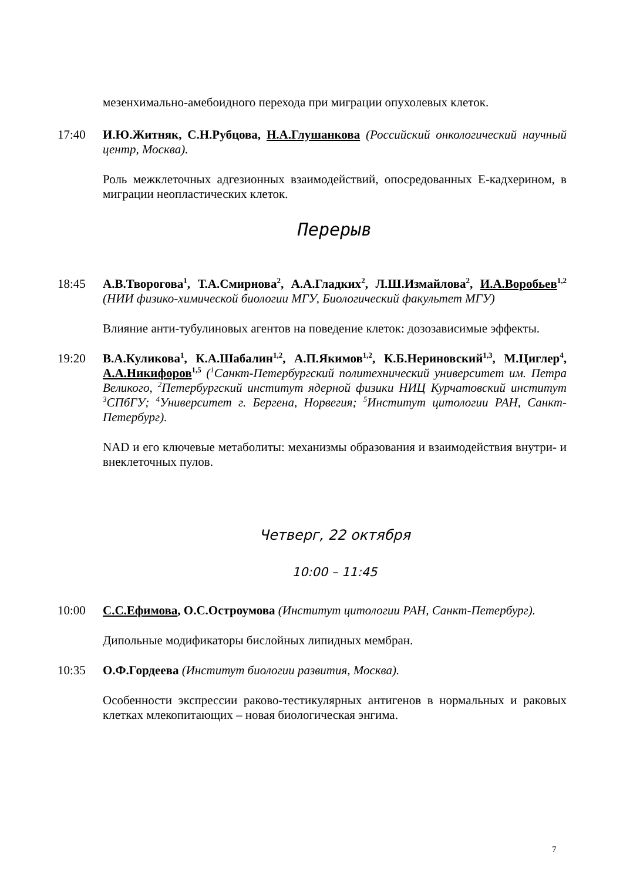мезенхимально-амебоидного перехода при миграции опухолевых клеток.
17:40 И.Ю.Житняк, С.Н.Рубцова, Н.А.Глушанкова (Российский онкологический научный центр, Москва).
Роль межклеточных адгезионных взаимодействий, опосредованных Е-кадхерином, в миграции неопластических клеток.
Перерыв
18:45 А.В.Творогова<sup>1</sup>, Т.А.Смирнова<sup>2</sup>, А.А.Гладких<sup>2</sup>, Л.Ш.Измайлова<sup>2</sup>, И.А.Воробьев<sup>1,2</sup> (НИИ физико-химической биологии МГУ, Биологический факультет МГУ)
Влияние анти-тубулиновых агентов на поведение клеток: дозозависимые эффекты.
19:20 В.А.Куликова<sup>1</sup>, К.А.Шабалин<sup>1,2</sup>, А.П.Якимов<sup>1,2</sup>, К.Б.Нериновский<sup>1,3</sup>, М.Циглер<sup>4</sup>, А.А.Никифоров<sup>1,5</sup> (<sup>1</sup>Санкт-Петербургский политехнический университет им. Петра Великого, <sup>2</sup>Петербургский институт ядерной физики НИЦ Курчатовский институт <sup>3</sup>СПбГУ; <sup>4</sup>Университет г. Бергена, Норвегия; <sup>5</sup>Институт цитологии РАН, Санкт-Петербург).
NAD и его ключевые метаболиты: механизмы образования и взаимодействия внутри- и внеклеточных пулов.
Четверг, 22 октября
10:00 – 11:45
10:00 С.С.Ефимова, О.С.Остроумова (Институт цитологии РАН, Санкт-Петербург).
Дипольные модификаторы бислойных липидных мембран.
10:35 О.Ф.Гордеева (Институт биологии развития, Москва).
Особенности экспрессии раково-тестикулярных антигенов в нормальных и раковых клетках млекопитающих – новая биологическая энгима.
7